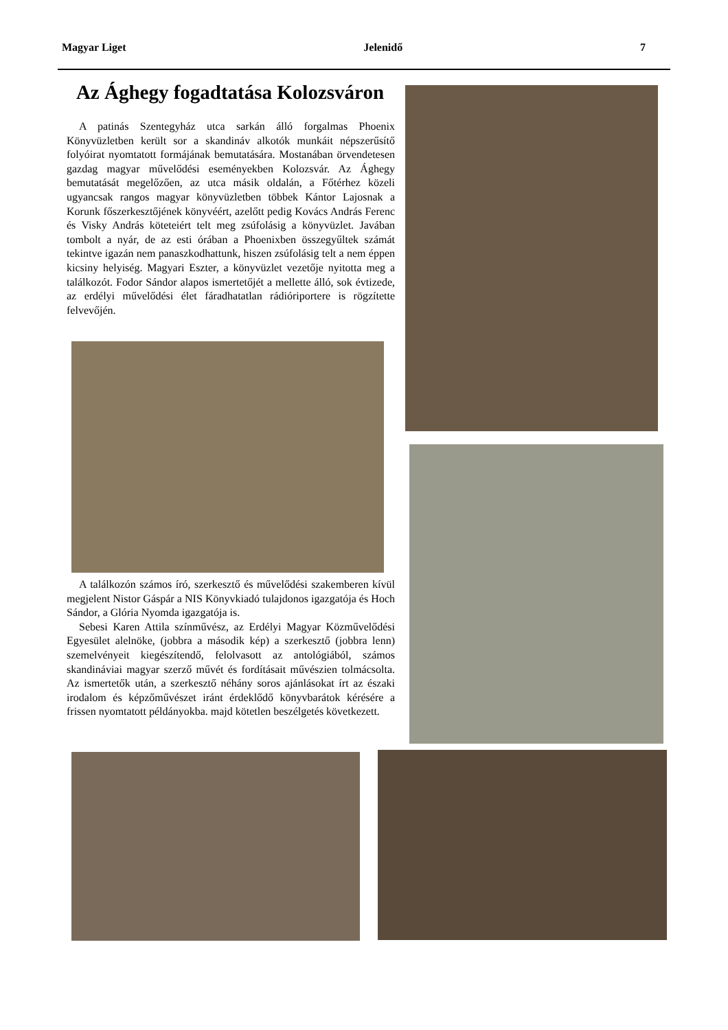Magyar Liget Jelenidő 7
Az Ághegy fogadtatása Kolozsváron
A patinás Szentegyház utca sarkán álló forgalmas Phoenix Könyvüzletben került sor a skandináv alkotók munkáit népszerűsí­tő folyóirat nyomtatott formájának bemutatására. Mostanában ör­vendetesen gazdag magyar művelődési eseményekben Kolozsvár. Az Ághegy bemutatását megelőzően, az utca másik oldalán, a Fő­térhez közeli ugyancsak rangos magyar könyvüzletben többek Kántor Lajosnak a Korunk főszerkesztőjének könyvéért, azelőtt pedig Kovács András Ferenc és Visky András köteteiért telt meg zsúfolásig a könyvüzlet. Javában tombolt a nyár, de az esti órában a Phoenixben összegyűltek számát tekintve igazán nem panaszkod­hattunk, hiszen zsúfolásig telt a nem éppen kicsiny helyiség. Magyari Eszter, a könyvüzlet vezetője nyitotta meg a találkozót. Fodor Sándor alapos ismertetőjét a mellette álló, sok évtizede, az erdélyi művelődési élet fáradhatatlan rádióriportere is rögzítette felvevőjén.
A találkozón számos író, szerkesztő és művelődési szakemberen kívül megjelent Nistor Gáspár a NIS Könyvkiadó tulajdonos igaz­gatója és Hoch Sándor, a Glória Nyomda igazgatója is.
Sebesi Karen Attila színművész, az Erdélyi Magyar Közműve­lődési Egyesület alelnöke, (jobbra a második kép) a szerkesztő (jobbra lenn) szemelvényeit kiegészítendő, felolvasott az antológi­ából, számos skandináviai magyar szerző művét és fordításait mű­vészien tolmácsolta. Az ismertetők után, a szerkesztő néhány soros ajánlásokat írt az északi irodalom és képzőművészet iránt érdeklő­dő könyvbarátok kérésére a frissen nyomtatott példányokba. majd kötetlen beszélgetés következett.